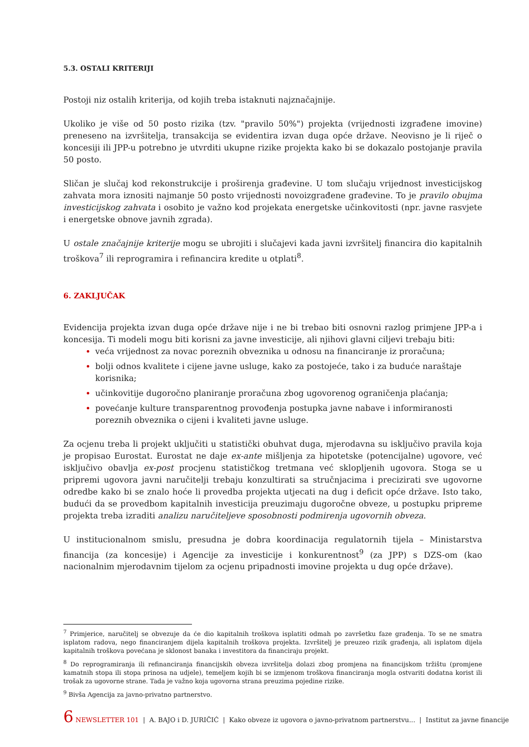5.3. OSTALI KRITERIJI
Postoji niz ostalih kriterija, od kojih treba istaknuti najznačajnije.
Ukoliko je više od 50 posto rizika (tzv. "pravilo 50%") projekta (vrijednosti izgrađene imovine) preneseno na izvršitelja, transakcija se evidentira izvan duga opće države. Neovisno je li riječ o koncesiji ili JPP-u potrebno je utvrditi ukupne rizike projekta kako bi se dokazalo postojanje pravila 50 posto.
Sličan je slučaj kod rekonstrukcije i proširenja građevine. U tom slučaju vrijednost investicijskog zahvata mora iznositi najmanje 50 posto vrijednosti novoizgrađene građevine. To je pravilo obujma investicijskog zahvata i osobito je važno kod projekata energetske učinkovitosti (npr. javne rasvjete i energetske obnove javnih zgrada).
U ostale značajnije kriterije mogu se ubrojiti i slučajevi kada javni izvršitelj financira dio kapitalnih troškova<sup>7</sup> ili reprogramira i refinancira kredite u otplati<sup>8</sup>.
6. ZAKLJUČAK
Evidencija projekta izvan duga opće države nije i ne bi trebao biti osnovni razlog primjene JPP-a i koncesija. Ti modeli mogu biti korisni za javne investicije, ali njihovi glavni ciljevi trebaju biti:
veća vrijednost za novac poreznih obveznika u odnosu na financiranje iz proračuna;
bolji odnos kvalitete i cijene javne usluge, kako za postojeće, tako i za buduće naraštaje korisnika;
učinkovitije dugoročno planiranje proračuna zbog ugovorenog ograničenja plaćanja;
povećanje kulture transparentnog provođenja postupka javne nabave i informiranosti poreznih obveznika o cijeni i kvaliteti javne usluge.
Za ocjenu treba li projekt uključiti u statistički obuhvat duga, mjerodavna su isključivo pravila koja je propisao Eurostat. Eurostat ne daje ex-ante mišljenja za hipotetske (potencijalne) ugovore, već isključivo obavlja ex-post procjenu statističkog tretmana već sklopljenih ugovora. Stoga se u pripremi ugovora javni naručitelji trebaju konzultirati sa stručnjacima i precizirati sve ugovorne odredbe kako bi se znalo hoće li provedba projekta utjecati na dug i deficit opće države. Isto tako, budući da se provedbom kapitalnih investicija preuzimaju dugoročne obveze, u postupku pripreme projekta treba izraditi analizu naručiteljeve sposobnosti podmirenja ugovornih obveza.
U institucionalnom smislu, presudna je dobra koordinacija regulatornih tijela – Ministarstva financija (za koncesije) i Agencije za investicije i konkurentnost<sup>9</sup> (za JPP) s DZS-om (kao nacionalnim mjerodavnim tijelom za ocjenu pripadnosti imovine projekta u dug opće države).
<sup>7</sup> Primjerice, naručitelj se obvezuje da će dio kapitalnih troškova isplatiti odmah po završetku faze građenja. To se ne smatra isplatom radova, nego financiranjem dijela kapitalnih troškova projekta. Izvršitelj je preuzeo rizik građenja, ali isplatom dijela kapitalnih troškova povećana je sklonost banaka i investitora da financiraju projekt.
<sup>8</sup> Do reprogramiranja ili refinanciranja financijskih obveza izvršitelja dolazi zbog promjena na financijskom tržištu (promjene kamatnih stopa ili stopa prinosa na udjele), temeljem kojih bi se izmjenom troškova financiranja mogla ostvariti dodatna korist ili trošak za ugovorne strane. Tada je važno koja ugovorna strana preuzima pojedine rizike.
<sup>9</sup> Bivša Agencija za javno-privatno partnerstvo.
6 NEWSLETTER 101 | A. BAJO i D. JURIČIĆ | Kako obveze iz ugovora o javno-privatnom partnerstvu... | Institut za javne financije